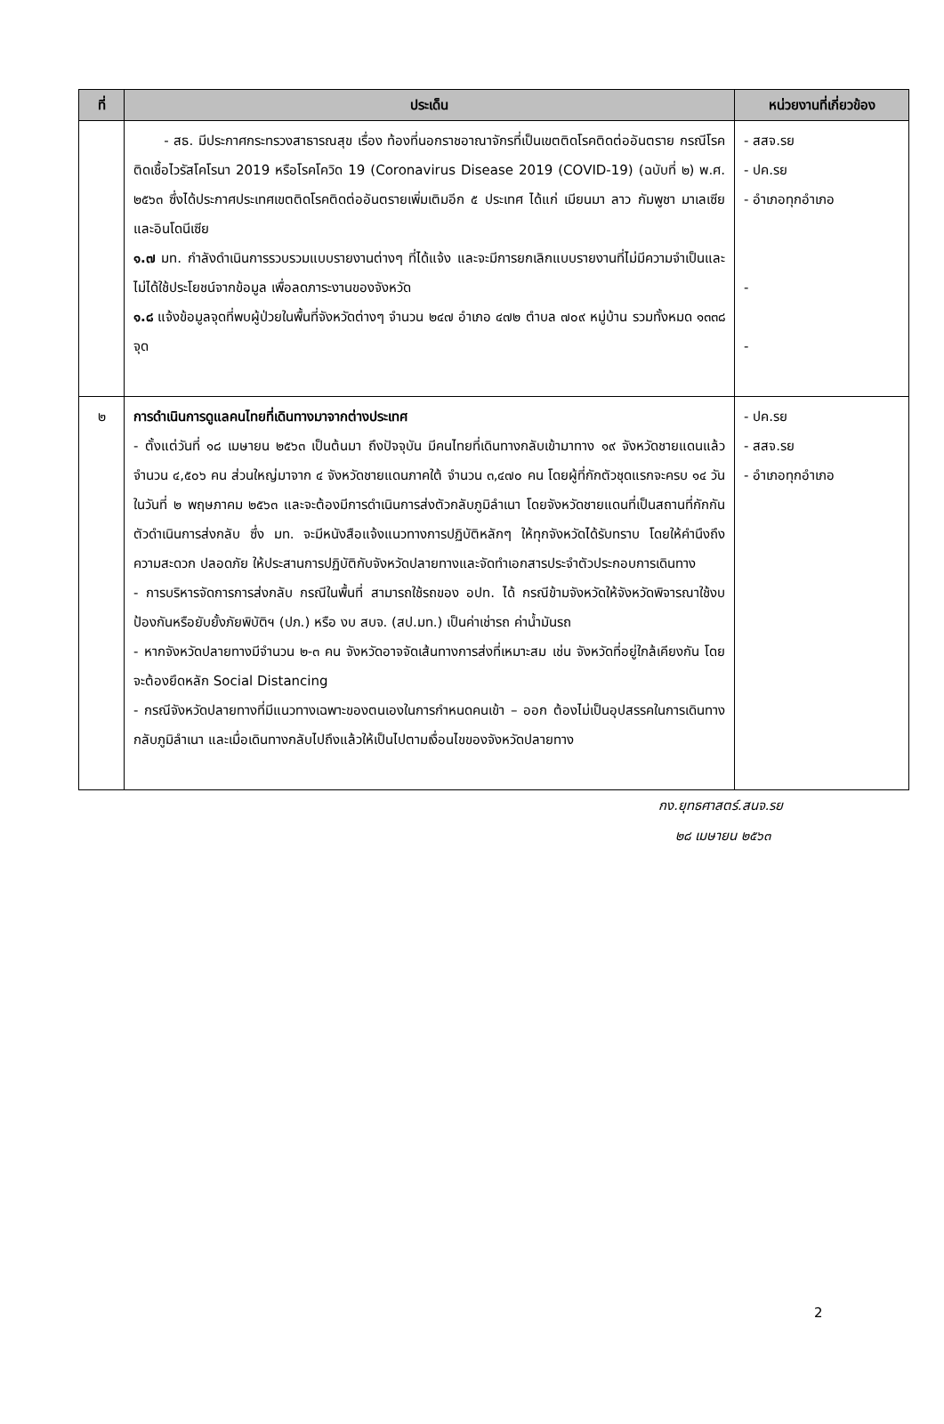| ที่ | ประเด็น | หน่วยงานที่เกี่ยวข้อง |
| --- | --- | --- |
| | - สธ. มีประกาศกระทรวงสาธารณสุข เรื่อง ท้องที่นอกราชอาณาจักรที่เป็นเขตติดโรคติดต่ออันตราย กรณีโรคติดเชื้อไวรัสโคโรนา 2019 หรือโรคโควิด 19 (Coronavirus Disease 2019 (COVID-19) (ฉบับที่ ๒) พ.ศ. ๒๕๖๓ ซึ่งได้ประกาศประเทศเขตติดโรคติดต่ออันตรายเพิ่มเติมอีก ๕ ประเทศ ได้แก่ เมียนมา ลาว กัมพูชา มาเลเซียและอินโดนีเซีย ๑.๗ มท. กำลังดำเนินการรวบรวมแบบรายงานต่างๆ ที่ได้แจ้ง และจะมีการยกเลิกแบบรายงานที่ไม่มีความจำเป็นและไม่ได้ใช้ประโยชน์จากข้อมูล เพื่อลดภาระงานของจังหวัด ๑.๘ แจ้งข้อมูลจุดที่พบผู้ป่วยในพื้นที่จังหวัดต่างๆ จำนวน ๒๔๗ อำเภอ ๔๗๒ ตำบล ๗๐๙ หมู่บ้าน รวมทั้งหมด ๑๓๓๘ จุด | - สสจ.รย - ปค.รย - อำเภอทุกอำเภอ - - |
| ๒ | การดำเนินการดูแลคนไทยที่เดินทางมาจากต่างประเทศ - ตั้งแต่วันที่ ๑๘ เมษายน ๒๕๖๓ เป็นต้นมา ถึงปัจจุบัน มีคนไทยที่เดินทางกลับเข้ามาทาง ๑๙ จังหวัดชายแดนแล้ว จำนวน ๔,๕๐๖ คน ส่วนใหญ่มาจาก ๔ จังหวัดชายแดนภาคใต้ จำนวน ๓,๔๗๐ คน โดยผู้ที่กักตัวชุดแรกจะครบ ๑๔ วัน ในวันที่ ๒ พฤษภาคม ๒๕๖๓ และจะต้องมีการดำเนินการส่งตัวกลับภูมิลำเนา โดยจังหวัดชายแดนที่เป็นสถานที่กักกันตัวดำเนินการส่งกลับ ซึ่ง มท. จะมีหนังสือแจ้งแนวทางการปฏิบัติหลักๆ ให้ทุกจังหวัดได้รับทราบ โดยให้คำนึงถึงความสะดวก ปลอดภัย ให้ประสานการปฏิบัติกับจังหวัดปลายทางและจัดทำเอกสารประจำตัวประกอบการเดินทาง - การบริหารจัดการการส่งกลับ กรณีในพื้นที่ สามารถใช้รถของ อปท. ได้ กรณีข้ามจังหวัดให้จังหวัดพิจารณาใช้งบป้องกันหรือยับยั้งภัยพิบัติฯ (ปภ.) หรือ งบ สบจ. (สป.มท.) เป็นค่าเช่ารถ ค่าน้ำมันรถ - หากจังหวัดปลายทางมีจำนวน ๒-๓ คน จังหวัดอาจจัดเส้นทางการส่งที่เหมาะสม เช่น จังหวัดที่อยู่ใกล้เคียงกัน โดยจะต้องยึดหลัก Social Distancing - กรณีจังหวัดปลายทางที่มีแนวทางเฉพาะของตนเองในการกำหนดคนเข้า – ออก ต้องไม่เป็นอุปสรรคในการเดินทางกลับภูมิลำเนา และเมื่อเดินทางกลับไปถึงแล้วให้เป็นไปตามเงื่อนไขของจังหวัดปลายทาง | - ปค.รย - สสจ.รย - อำเภอทุกอำเภอ |
กง.ยุทธศาสตร์.สนจ.รย
๒๘ เมษายน ๒๕๖๓
2